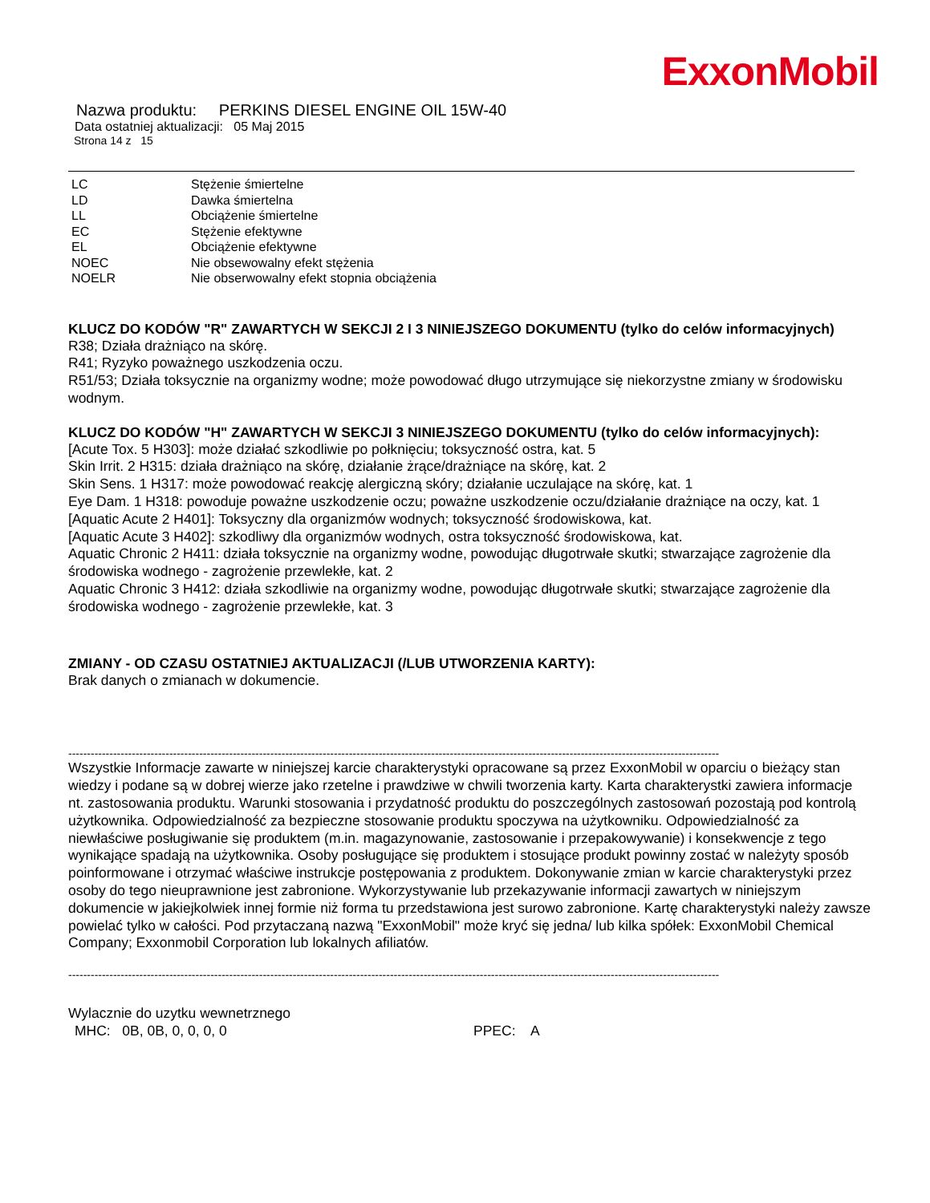ExxonMobil
Nazwa produktu: PERKINS DIESEL ENGINE OIL 15W-40
Data ostatniej aktualizacji: 05 Maj 2015
Strona 14 z 15
| LC | Stężenie śmiertelne |
| LD | Dawka śmiertelna |
| LL | Obciążenie śmiertelne |
| EC | Stężenie efektywne |
| EL | Obciążenie efektywne |
| NOEC | Nie obsewowalny efekt stężenia |
| NOELR | Nie obserwowalny efekt stopnia obciążenia |
KLUCZ DO KODÓW "R" ZAWARTYCH W SEKCJI 2 I 3 NINIEJSZEGO DOKUMENTU (tylko do celów informacyjnych)
R38; Działa drażniąco na skórę.
R41; Ryzyko poważnego uszkodzenia oczu.
R51/53; Działa toksycznie na organizmy wodne; może powodować długo utrzymujące się niekorzystne zmiany w środowisku wodnym.
KLUCZ DO KODÓW "H" ZAWARTYCH W SEKCJI 3 NINIEJSZEGO DOKUMENTU (tylko do celów informacyjnych):
[Acute Tox. 5 H303]: może działać szkodliwie po połknięciu; toksyczność ostra, kat. 5
Skin Irrit. 2 H315: działa drażniąco na skórę, działanie żrące/drażniące na skórę, kat. 2
Skin Sens. 1 H317: może powodować reakcję alergiczną skóry; działanie uczulające na skórę, kat. 1
Eye Dam. 1 H318: powoduje poważne uszkodzenie oczu; poważne uszkodzenie oczu/działanie drażniące na oczy, kat. 1
[Aquatic Acute 2 H401]: Toksyczny dla organizmów wodnych; toksyczność środowiskowa, kat.
[Aquatic Acute 3 H402]: szkodliwy dla organizmów wodnych, ostra toksyczność środowiskowa, kat.
Aquatic Chronic 2 H411: działa toksycznie na organizmy wodne, powodując długotrwałe skutki; stwarzające zagrożenie dla środowiska wodnego - zagrożenie przewlekłe, kat. 2
Aquatic Chronic 3 H412: działa szkodliwie na organizmy wodne, powodując długotrwałe skutki; stwarzające zagrożenie dla środowiska wodnego - zagrożenie przewlekłe, kat. 3
ZMIANY - OD CZASU OSTATNIEJ AKTUALIZACJI (/LUB UTWORZENIA KARTY):
Brak danych o zmianach w dokumencie.
------------------------------------------------------------------------------------------------------------------------------------------------------------------------------
Wszystkie Informacje zawarte w niniejszej karcie charakterystyki opracowane są przez ExxonMobil w oparciu o bieżący stan wiedzy i podane są w dobrej wierze jako rzetelne i prawdziwe w chwili tworzenia karty. Karta charakterystki zawiera informacje nt. zastosowania produktu. Warunki stosowania i przydatność produktu do poszczególnych zastosowań pozostają pod kontrolą użytkownika. Odpowiedzialność za bezpieczne stosowanie produktu spoczywa na użytkowniku. Odpowiedzialność za niewłaściwe posługiwanie się produktem (m.in. magazynowanie, zastosowanie i przepakowywanie) i konsekwencje z tego wynikające spadają na użytkownika. Osoby posługujące się produktem i stosujące produkt powinny zostać w należyty sposób poinformowane i otrzymać właściwe instrukcje postępowania z produktem. Dokonywanie zmian w karcie charakterystyki przez osoby do tego nieuprawnione jest zabronione. Wykorzystywanie lub przekazywanie informacji zawartych w niniejszym dokumencie w jakiejkolwiek innej formie niż forma tu przedstawiona jest surowo zabronione. Kartę charakterystyki należy zawsze powielać tylko w całości. Pod przytaczaną nazwą "ExxonMobil" może kryć się jedna/ lub kilka spółek: ExxonMobil Chemical Company; Exxonmobil Corporation lub lokalnych afiliatów.
------------------------------------------------------------------------------------------------------------------------------------------------------------------------------
Wylacznie do uzytku wewnetrznego
MHC: 0B, 0B, 0, 0, 0, 0 PPEC: A